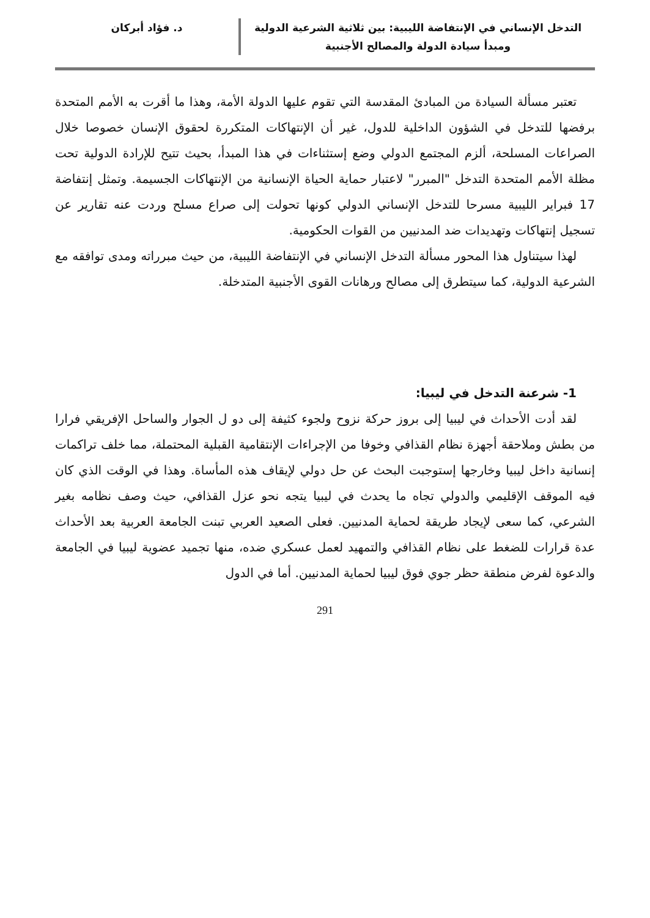التدخل الإنساني في الإنتفاضة الليبية: بين ثلاثية الشرعية الدولية
ومبدأ سيادة الدولة والمصالح الأجنبية
د. فؤاد أبركان
تعتبر مسألة السيادة من المبادئ المقدسة التي تقوم عليها الدولة الأمة، وهذا ما أقرت به الأمم المتحدة برفضها للتدخل في الشؤون الداخلية للدول، غير أن الإنتهاكات المتكررة لحقوق الإنسان خصوصا خلال الصراعات المسلحة، ألزم المجتمع الدولي وضع إستثناءات في هذا المبدأ، بحيث تتيح للإرادة الدولية تحت مظلة الأمم المتحدة التدخل "المبرر" لاعتبار حماية الحياة الإنسانية من الإنتهاكات الجسيمة. وتمثل إنتفاضة 17 فبراير الليبية مسرحا للتدخل الإنساني الدولي كونها تحولت إلى صراع مسلح وردت عنه تقارير عن تسجيل إنتهاكات وتهديدات ضد المدنيين من القوات الحكومية.
لهذا سيتناول هذا المحور مسألة التدخل الإنساني في الإنتفاضة الليبية، من حيث مبرراته ومدى توافقه مع الشرعية الدولية، كما سيتطرق إلى مصالح ورهانات القوى الأجنبية المتدخلة.
1- شرعنة التدخل في ليبيا:
لقد أدت الأحداث في ليبيا إلى بروز حركة نزوح ولجوء كثيفة إلى دو ل الجوار والساحل الإفريقي فرارا من بطش وملاحقة أجهزة نظام القذافي وخوفا من الإجراءات الإنتقامية القبلية المحتملة، مما خلف تراكمات إنسانية داخل ليبيا وخارجها إستوجبت البحث عن حل دولي لإيقاف هذه المأساة. وهذا في الوقت الذي كان فيه الموقف الإقليمي والدولي تجاه ما يحدث في ليبيا يتجه نحو عزل القذافي، حيث وصف نظامه بغير الشرعي، كما سعى لإيجاد طريقة لحماية المدنيين. فعلى الصعيد العربي تبنت الجامعة العربية بعد الأحداث عدة قرارات للضغط على نظام القذافي والتمهيد لعمل عسكري ضده، منها تجميد عضوية ليبيا في الجامعة والدعوة لفرض منطقة حظر جوي فوق ليبيا لحماية المدنيين. أما في الدول
291